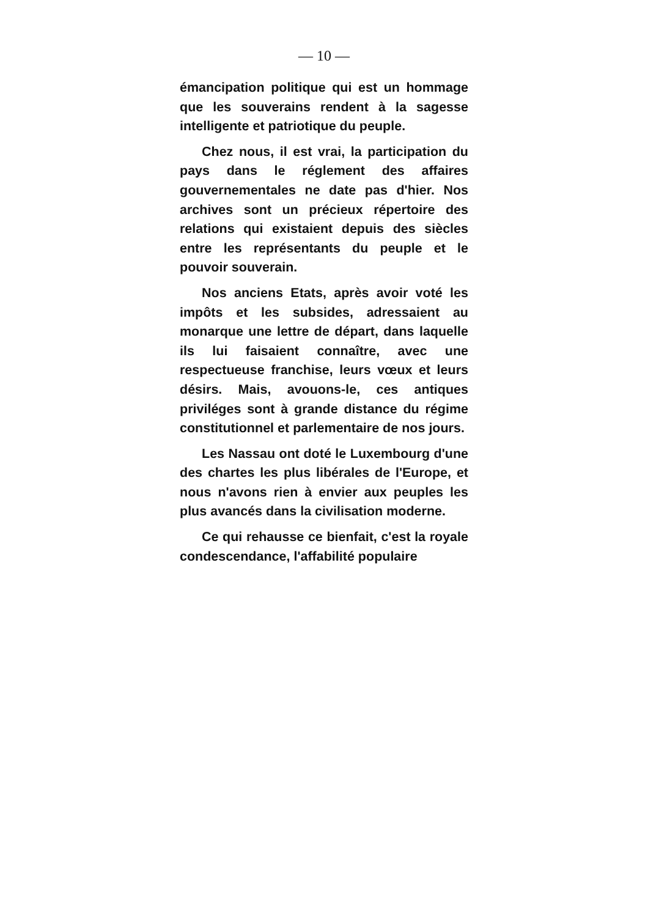— 10 —
émancipation politique qui est un hommage que les souverains rendent à la sagesse intelligente et patriotique du peuple.
Chez nous, il est vrai, la participation du pays dans le réglement des affaires gouvernementales ne date pas d'hier. Nos archives sont un précieux répertoire des relations qui existaient depuis des siècles entre les représentants du peuple et le pouvoir souverain.
Nos anciens Etats, après avoir voté les impôts et les subsides, adressaient au monarque une lettre de départ, dans laquelle ils lui faisaient connaître, avec une respectueuse franchise, leurs vœux et leurs désirs. Mais, avouons-le, ces antiques priviléges sont à grande distance du régime constitutionnel et parlementaire de nos jours.
Les Nassau ont doté le Luxembourg d'une des chartes les plus libérales de l'Europe, et nous n'avons rien à envier aux peuples les plus avancés dans la civilisation moderne.
Ce qui rehausse ce bienfait, c'est la royale condescendance, l'affabilité populaire